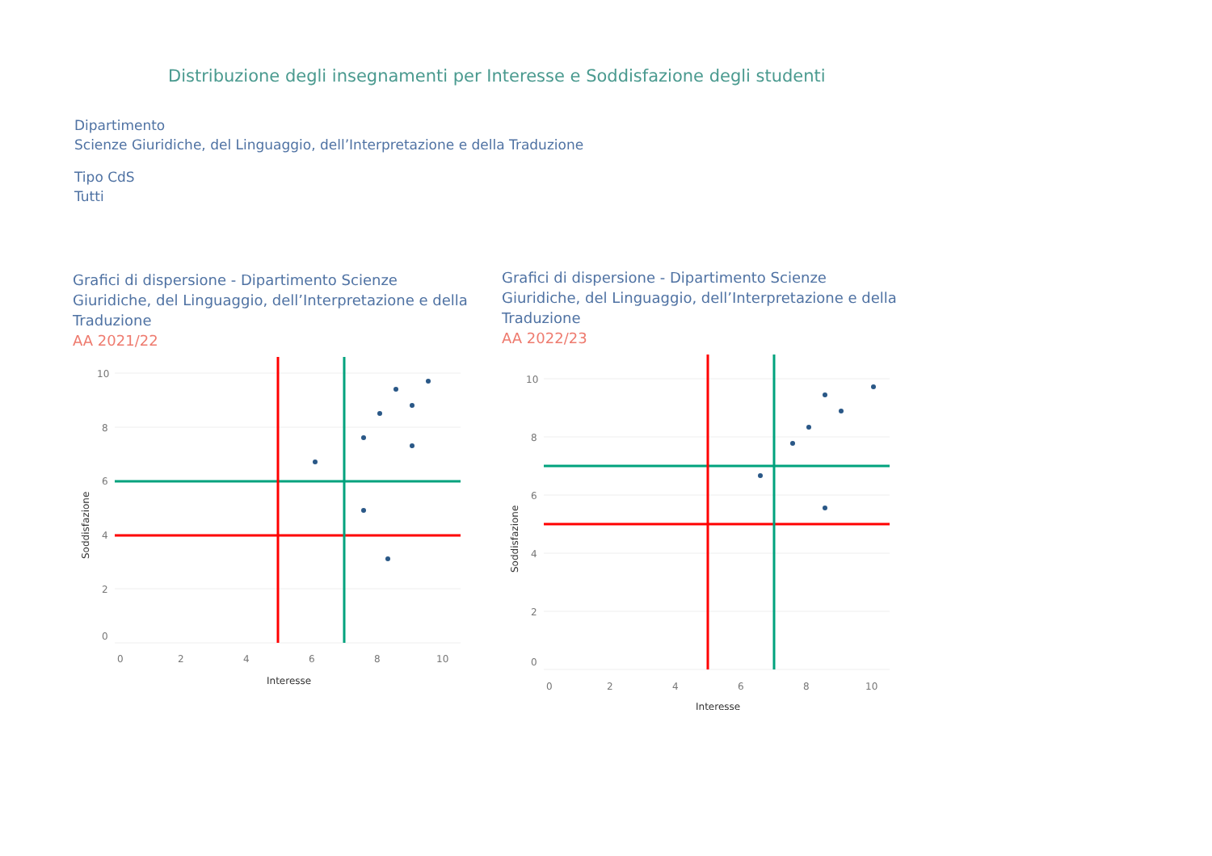Distribuzione degli insegnamenti per Interesse e Soddisfazione degli studenti
Dipartimento
Scienze Giuridiche, del Linguaggio, dell’Interpretazione e della Traduzione
Tipo CdS
Tutti
Grafici di dispersione - Dipartimento Scienze Giuridiche, del Linguaggio, dell’Interpretazione e della Traduzione
AA 2021/22
10
8
6
4
2
0
0
2
4
6
8
10
Interesse
Soddisfazione
Grafici di dispersione - Dipartimento Scienze Giuridiche, del Linguaggio, dell’Interpretazione e della Traduzione
AA 2022/23
10
8
6
4
2
0
0
2
4
6
8
10
Interesse
Soddisfazione